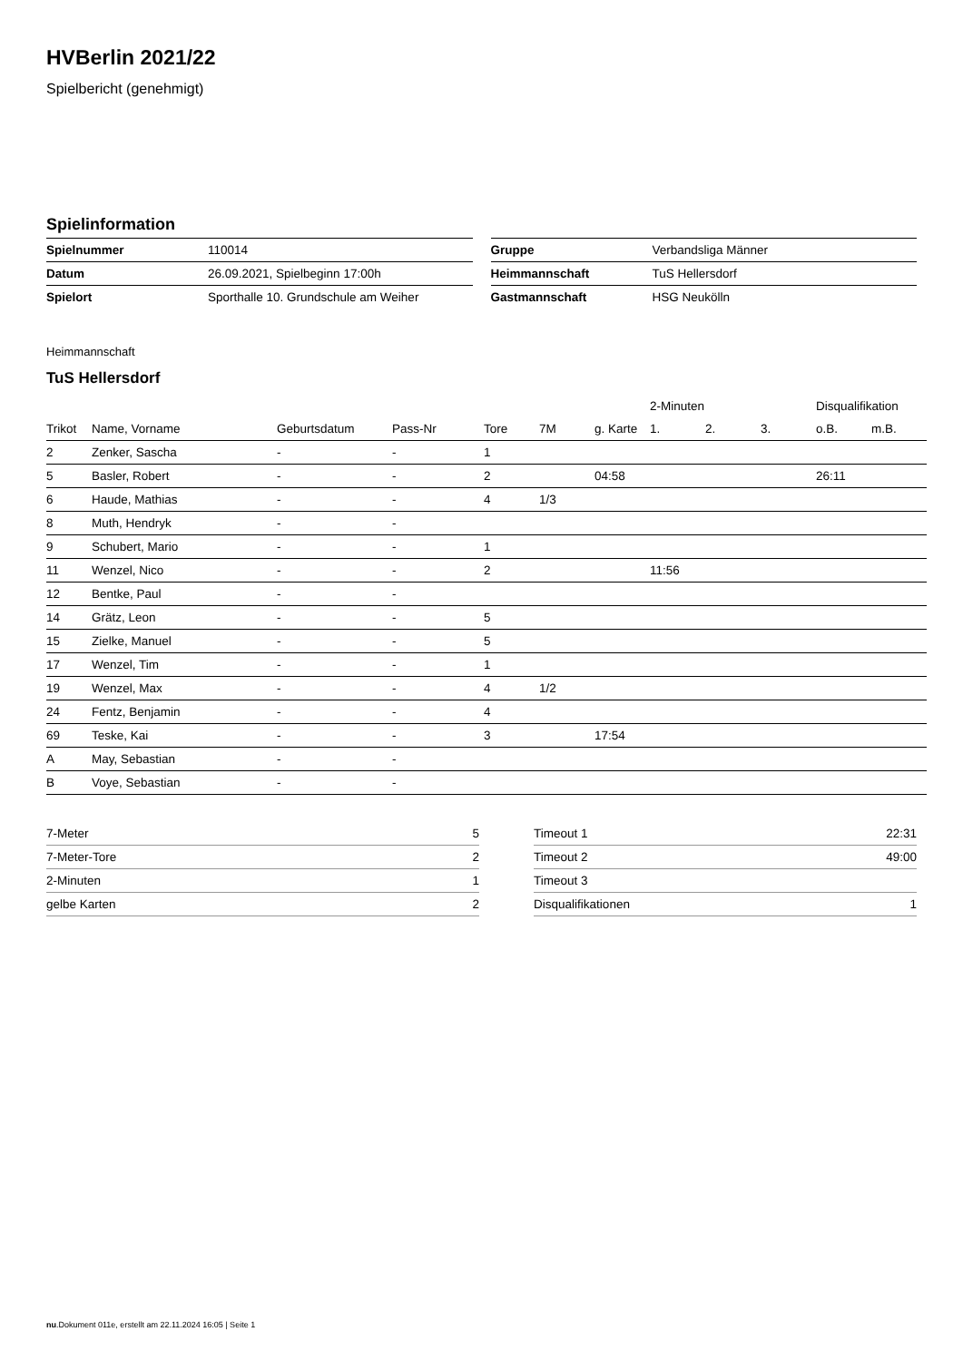HVBerlin 2021/22
Spielbericht (genehmigt)
Spielinformation
| Spielnummer | 110014 |
| Datum | 26.09.2021, Spielbeginn 17:00h |
| Spielort | Sporthalle 10. Grundschule am Weiher |
| Gruppe | Verbandsliga Männer |
| Heimmannschaft | TuS Hellersdorf |
| Gastmannschaft | HSG Neukölln |
Heimmannschaft
TuS Hellersdorf
| | | | | | | | 2-Minuten | | | Disqualifikation | |
| --- | --- | --- | --- | --- | --- | --- | --- | --- | --- | --- | --- |
| Trikot | Name, Vorname | Geburtsdatum | Pass-Nr | Tore | 7M | g. Karte | 1. | 2. | 3. | o.B. | m.B. |
| 2 | Zenker, Sascha | - | - | 1 | | | | | | | |
| 5 | Basler, Robert | - | - | 2 | | 04:58 | | | | 26:11 | |
| 6 | Haude, Mathias | - | - | 4 | 1/3 | | | | | | |
| 8 | Muth, Hendryk | - | - | | | | | | | | |
| 9 | Schubert, Mario | - | - | 1 | | | | | | | |
| 11 | Wenzel, Nico | - | - | 2 | | | 11:56 | | | | |
| 12 | Bentke, Paul | - | - | | | | | | | | |
| 14 | Grätz, Leon | - | - | 5 | | | | | | | |
| 15 | Zielke, Manuel | - | - | 5 | | | | | | | |
| 17 | Wenzel, Tim | - | - | 1 | | | | | | | |
| 19 | Wenzel, Max | - | - | 4 | 1/2 | | | | | | |
| 24 | Fentz, Benjamin | - | - | 4 | | | | | | | |
| 69 | Teske, Kai | - | - | 3 | | 17:54 | | | | | |
| A | May, Sebastian | - | - | | | | | | | | |
| B | Voye, Sebastian | - | - | | | | | | | | |
| 7-Meter | 5 |
| 7-Meter-Tore | 2 |
| 2-Minuten | 1 |
| gelbe Karten | 2 |
| Timeout 1 | 22:31 |
| Timeout 2 | 49:00 |
| Timeout 3 | |
| Disqualifikationen | 1 |
nu.Dokument 011e, erstellt am 22.11.2024 16:05 | Seite 1